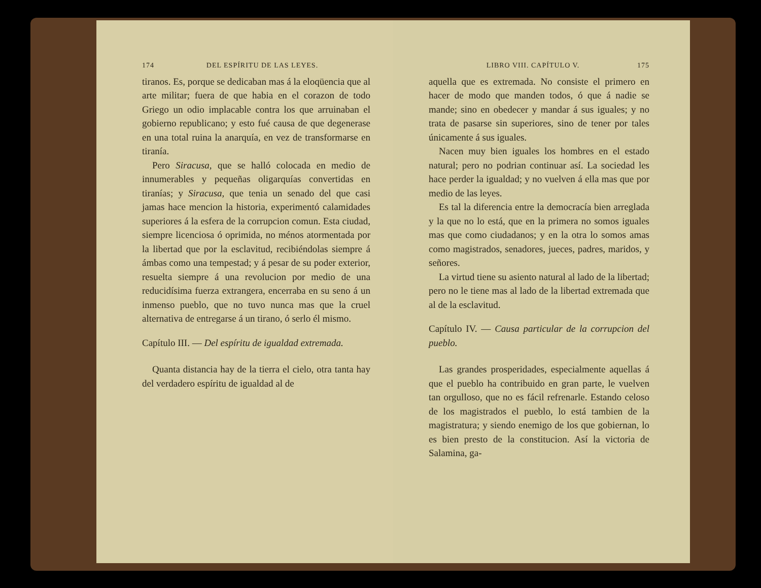174 DEL ESPÍRITU DE LAS LEYES.
tiranos. Es, porque se dedicaban mas á la eloqüencia que al arte militar; fuera de que habia en el corazon de todo Griego un odio implacable contra los que arruinaban el gobierno republicano; y esto fué causa de que degenerase en una total ruina la anarquía, en vez de transformarse en tiranía.
Pero Siracusa, que se halló colocada en medio de innumerables y pequeñas oligarquías convertidas en tiranías; y Siracusa, que tenia un senado del que casi jamas hace mencion la historia, experimentó calamidades superiores á la esfera de la corrupcion comun. Esta ciudad, siempre licenciosa ó oprimida, no ménos atormentada por la libertad que por la esclavitud, recibiéndolas siempre á ámbas como una tempestad; y á pesar de su poder exterior, resuelta siempre á una revolucion por medio de una reducidísima fuerza extrangera, encerraba en su seno á un inmenso pueblo, que no tuvo nunca mas que la cruel alternativa de entregarse á un tirano, ó serlo él mismo.
Capítulo III. — Del espíritu de igualdad extremada.
Quanta distancia hay de la tierra el cielo, otra tanta hay del verdadero espíritu de igualdad al de
LIBRO VIII. CAPÍTULO V. 175
aquella que es extremada. No consiste el primero en hacer de modo que manden todos, ó que á nadie se mande; sino en obedecer y mandar á sus iguales; y no trata de pasarse sin superiores, sino de tener por tales únicamente á sus iguales.
Nacen muy bien iguales los hombres en el estado natural; pero no podrian continuar así. La sociedad les hace perder la igualdad; y no vuelven á ella mas que por medio de las leyes.
Es tal la diferencia entre la democracía bien arreglada y la que no lo está, que en la primera no somos iguales mas que como ciudadanos; y en la otra lo somos amas como magistrados, senadores, jueces, padres, maridos, y señores.
La virtud tiene su asiento natural al lado de la libertad; pero no le tiene mas al lado de la libertad extremada que al de la esclavitud.
Capítulo IV. — Causa particular de la corrupcion del pueblo.
Las grandes prosperidades, especialmente aquellas á que el pueblo ha contribuido en gran parte, le vuelven tan orgulloso, que no es fácil refrenarle. Estando celoso de los magistrados el pueblo, lo está tambien de la magistratura; y siendo enemigo de los que gobiernan, lo es bien presto de la constitucion. Así la victoria de Salamina, ga-